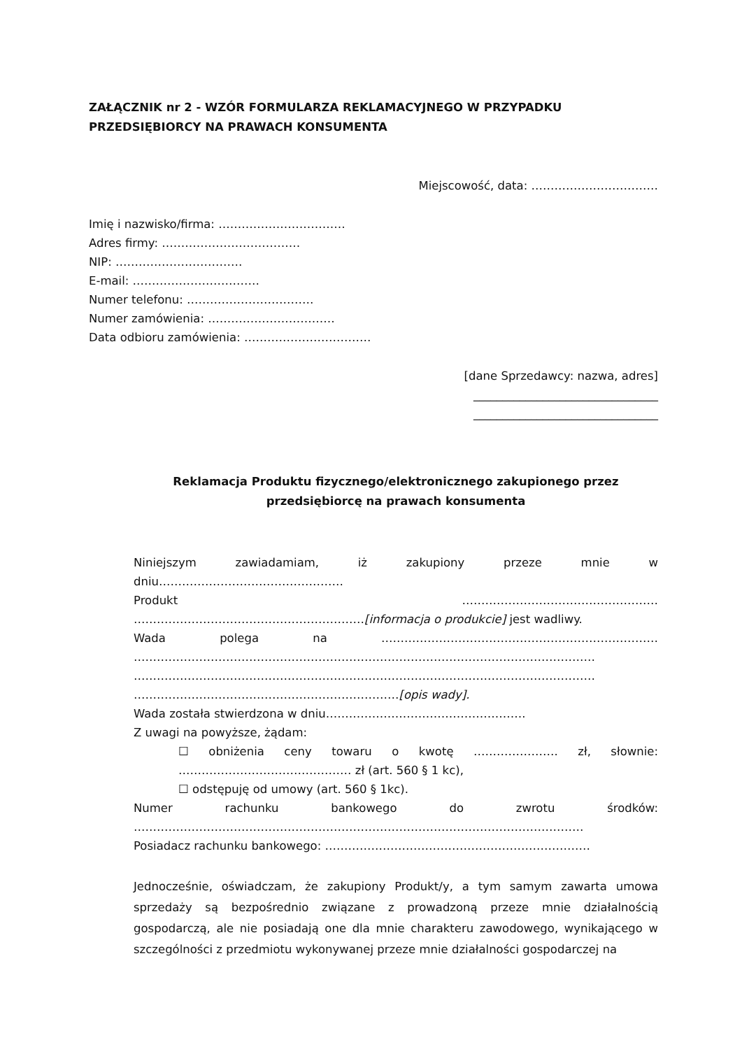ZAŁĄCZNIK nr 2 - WZÓR FORMULARZA REKLAMACYJNEGO W PRZYPADKU PRZEDSIĘBIORCY NA PRAWACH KONSUMENTA
Miejscowość, data: ……………………………
Imię i nazwisko/firma: ……………………………
Adres firmy: ………………………………
NIP: ……………………………
E-mail: ……………………………
Numer telefonu: ……………………………
Numer zamówienia: ……………………………
Data odbioru zamówienia: ……………………………
[dane Sprzedawcy: nazwa, adres]
________________________________
________________________________
Reklamacja Produktu fizycznego/elektronicznego zakupionego przez przedsiębiorcę na prawach konsumenta
Niniejszym zawiadamiam, iż zakupiony przeze mnie w dniu…………………………………………
Produkt ……………………………………………
……………………………………………………[informacja o produkcie] jest wadliwy.
Wada polega na ………………………………………………………………
…………………………………………………………………………………………………………
…………………………………………………………………………………………………………
……………………………………………………………[opis wady].
Wada została stwierdzona w dniu…………………………………………….
Z uwagi na powyższe, żądam:
☐ obniżenia ceny towaru o kwotę …………………. zł, słownie:
……………………………………… zł (art. 560 § 1 kc),
☐ odstępuję od umowy (art. 560 § 1kc).
Numer rachunku bankowego do zwrotu środków:
………………………………………………………………………………………………………
Posiadacz rachunku bankowego: ……………………………………………………………
Jednocześnie, oświadczam, że zakupiony Produkt/y, a tym samym zawarta umowa sprzedaży są bezpośrednio związane z prowadzoną przeze mnie działalnością gospodarczą, ale nie posiadają one dla mnie charakteru zawodowego, wynikającego w szczególności z przedmiotu wykonywanej przeze mnie działalności gospodarczej na